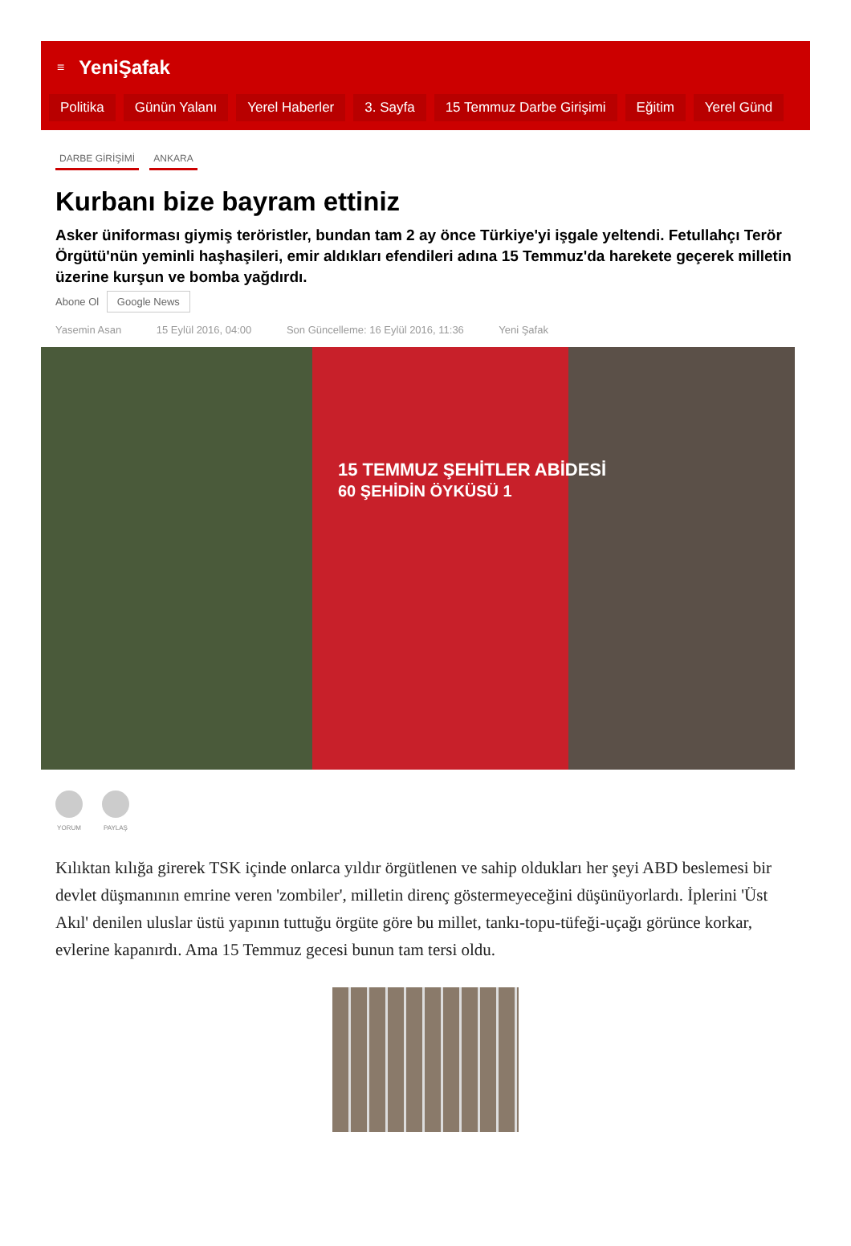≡ YeniŞafak
Politika Günün Yalanı Yerel Haberler 3. Sayfa 15 Temmuz Darbe Girişimi Eğitim Yerel Günd
DARBE GİRİŞİMİ ANKARA
Kurbanı bize bayram ettiniz
Asker üniforması giymiş teröristler, bundan tam 2 ay önce Türkiye'yi işgale yeltendi. Fetullahçı Terör Örgütü'nün yeminli haşhaşileri, emir aldıkları efendileri adına 15 Temmuz'da harekete geçerek milletin üzerine kurşun ve bomba yağdırdı.
Abone Ol Google News
Yasemin Asan 15 Eylül 2016, 04:00 Son Güncelleme: 16 Eylül 2016, 11:36 Yeni Şafak
15 TEMMUZ ŞEHİTLER ABİDESİ
60 ŞEHİDİN ÖYKÜSÜ 1
YORUM PAYLAŞ
Kılıktan kılığa girerek TSK içinde onlarca yıldır örgütlenen ve sahip oldukları her şeyi ABD beslemesi bir devlet düşmanının emrine veren 'zombiler', milletin direnç göstermeyeceğini düşünüyorlardı. İplerini 'Üst Akıl' denilen uluslar üstü yapının tuttuğu örgüte göre bu millet, tankı-topu-tüfeği-uçağı görünce korkar, evlerine kapanırdı. Ama 15 Temmuz gecesi bunun tam tersi oldu.